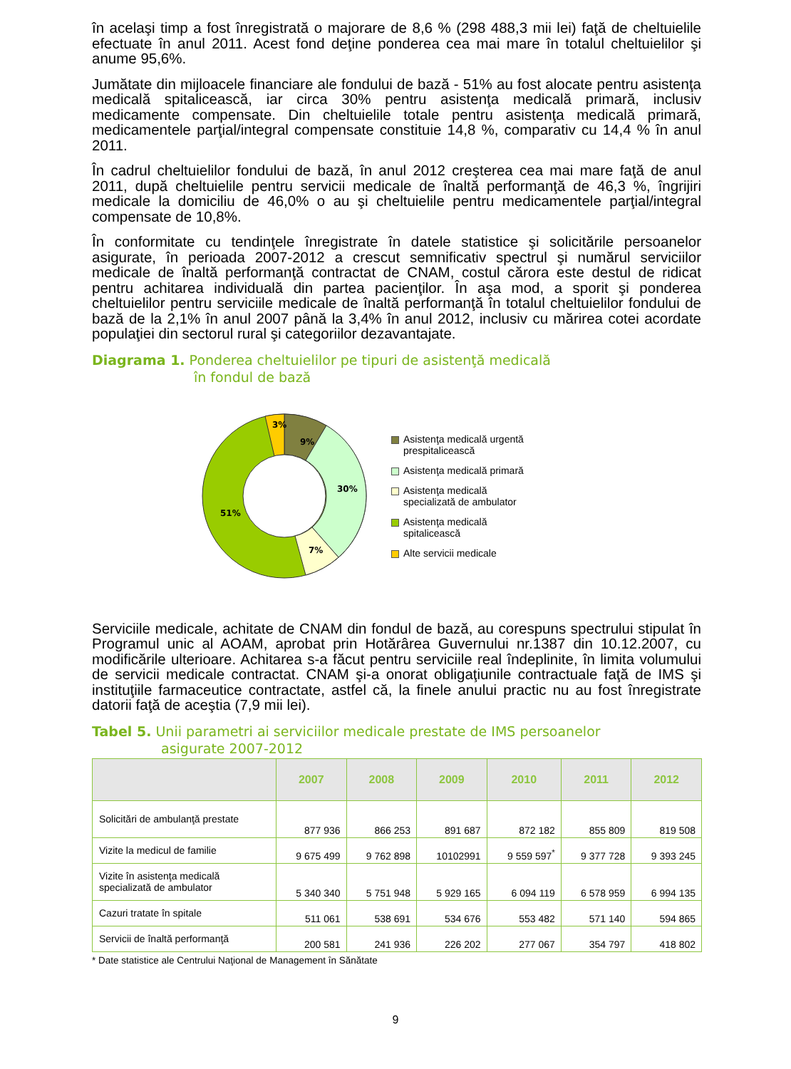în acelaşi timp a fost înregistrată o majorare de 8,6 % (298 488,3 mii lei) faţă de cheltuielile efectuate în anul 2011. Acest fond deţine ponderea cea mai mare în totalul cheltuielilor şi anume 95,6%.
Jumătate din mijloacele financiare ale fondului de bază - 51% au fost alocate pentru asistenţa medicală spitalicească, iar circa 30% pentru asistenţa medicală primară, inclusiv medicamente compensate. Din cheltuielile totale pentru asistenţa medicală primară, medicamentele parţial/integral compensate constituie 14,8 %, comparativ cu 14,4 % în anul 2011.
În cadrul cheltuielilor fondului de bază, în anul 2012 creşterea cea mai mare faţă de anul 2011, după cheltuielile pentru servicii medicale de înaltă performanţă de 46,3 %, îngrijiri medicale la domiciliu de 46,0% o au şi cheltuielile pentru medicamentele parţial/integral compensate de 10,8%.
În conformitate cu tendinţele înregistrate în datele statistice şi solicitările persoanelor asigurate, în perioada 2007-2012 a crescut semnificativ spectrul şi numărul serviciilor medicale de înaltă performanţă contractat de CNAM, costul cărora este destul de ridicat pentru achitarea individuală din partea pacienţilor. În aşa mod, a sporit şi ponderea cheltuielilor pentru serviciile medicale de înaltă performanţă în totalul cheltuielilor fondului de bază de la 2,1% în anul 2007 până la 3,4% în anul 2012, inclusiv cu mărirea cotei acordate populaţiei din sectorul rural şi categoriilor dezavantajate.
Diagrama 1. Ponderea cheltuielilor pe tipuri de asistenţă medicală
în fondul de bază
3%
9%
30%
7%
51%
Asistenţa medicală urgentă
prespitalicească
Asistenţa medicală primară
Asistenţa medicală
specializată de ambulator
Asistenţa medicală
spitalicească
Alte servicii medicale
Serviciile medicale, achitate de CNAM din fondul de bază, au corespuns spectrului stipulat în Programul unic al AOAM, aprobat prin Hotărârea Guvernului nr.1387 din 10.12.2007, cu modificările ulterioare. Achitarea s-a făcut pentru serviciile real îndeplinite, în limita volumului de servicii medicale contractat. CNAM şi-a onorat obligaţiunile contractuale faţă de IMS şi instituţiile farmaceutice contractate, astfel că, la finele anului practic nu au fost înregistrate datorii faţă de aceştia (7,9 mii lei).
Tabel 5. Unii parametri ai serviciilor medicale prestate de IMS persoanelor
asigurate 2007-2012
| | 2007 | 2008 | 2009 | 2010 | 2011 | 2012 |
| --- | --- | --- | --- | --- | --- | --- |
| Solicitări de ambulanţă prestate | 877 936 | 866 253 | 891 687 | 872 182 | 855 809 | 819 508 |
| Vizite la medicul de familie | 9 675 499 | 9 762 898 | 10102991 | 9 559 597<sup>*</sup> | 9 377 728 | 9 393 245 |
| Vizite în asistenţa medicală specializată de ambulator | 5 340 340 | 5 751 948 | 5 929 165 | 6 094 119 | 6 578 959 | 6 994 135 |
| Cazuri tratate în spitale | 511 061 | 538 691 | 534 676 | 553 482 | 571 140 | 594 865 |
| Servicii de înaltă performanţă | 200 581 | 241 936 | 226 202 | 277 067 | 354 797 | 418 802 |
* Date statistice ale Centrului Naţional de Management în Sănătate
9